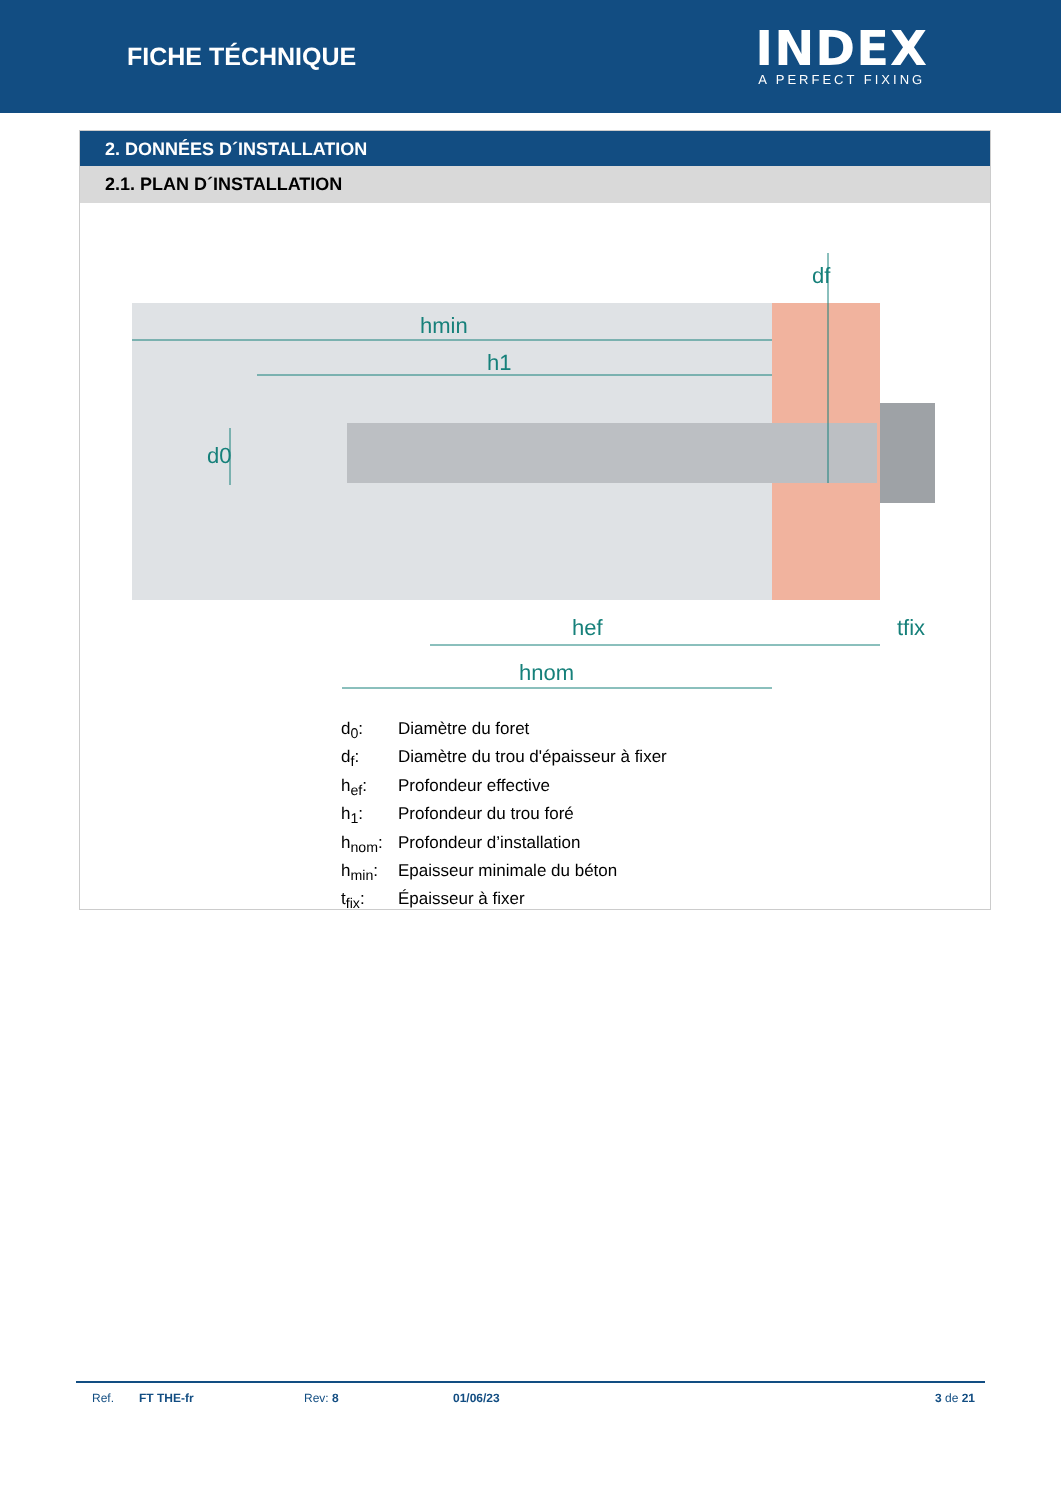FICHE TÉCHNIQUE
INDEX
A PERFECT FIXING
2. DONNÉES D´INSTALLATION
2.1. PLAN D´INSTALLATION
hmin
h1
hef
tfix
hnom
d0
df
d<sub>0</sub>: Diamètre du foret
d<sub>f</sub>: Diamètre du trou d'épaisseur à fixer
h<sub>ef</sub>: Profondeur effective
h<sub>1</sub>: Profondeur du trou foré
h<sub>nom</sub>: Profondeur d’installation
h<sub>min</sub>: Epaisseur minimale du béton
t<sub>fix</sub>: Épaisseur à fixer
Ref. FT THE-fr Rev: 8 01/06/23 3 de 21